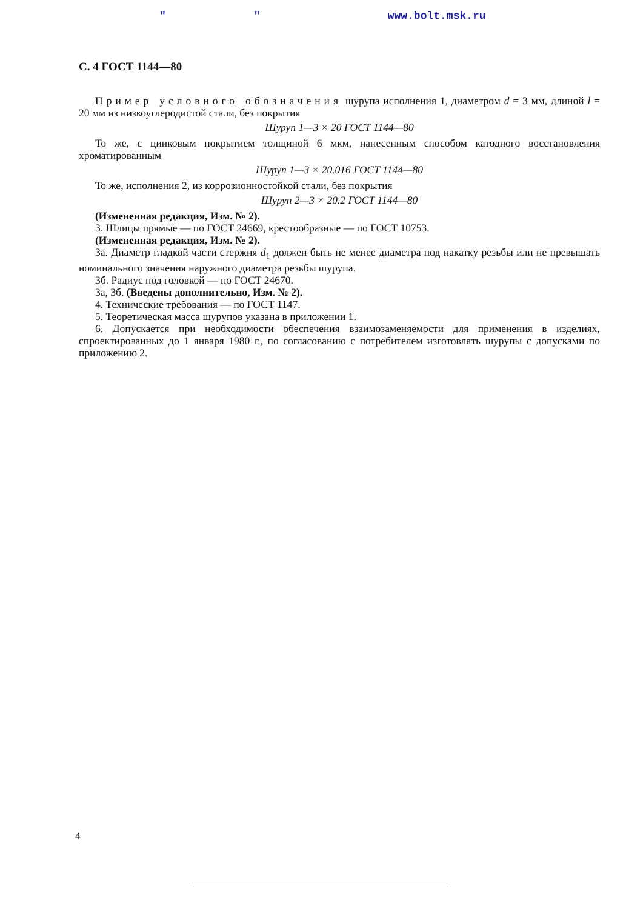" " www.bolt.msk.ru
С. 4 ГОСТ 1144—80
Пример условного обозначения шурупа исполнения 1, диаметром d = 3 мм, длиной l = 20 мм из низкоуглеродистой стали, без покрытия
Шуруп 1—3 × 20 ГОСТ 1144—80
То же, с цинковым покрытием толщиной 6 мкм, нанесенным способом катодного восстановления хроматированным
Шуруп 1—3 × 20.016 ГОСТ 1144—80
То же, исполнения 2, из коррозионностойкой стали, без покрытия
Шуруп 2—3 × 20.2 ГОСТ 1144—80
(Измененная редакция, Изм. № 2).
3. Шлицы прямые — по ГОСТ 24669, крестообразные — по ГОСТ 10753.
(Измененная редакция, Изм. № 2).
3а. Диаметр гладкой части стержня d<sub>1</sub> должен быть не менее диаметра под накатку резьбы или не превышать номинального значения наружного диаметра резьбы шурупа.
3б. Радиус под головкой — по ГОСТ 24670.
3а, 3б. (Введены дополнительно, Изм. № 2).
4. Технические требования — по ГОСТ 1147.
5. Теоретическая масса шурупов указана в приложении 1.
6. Допускается при необходимости обеспечения взаимозаменяемости для применения в изделиях, спроектированных до 1 января 1980 г., по согласованию с потребителем изготовлять шурупы с допусками по приложению 2.
4